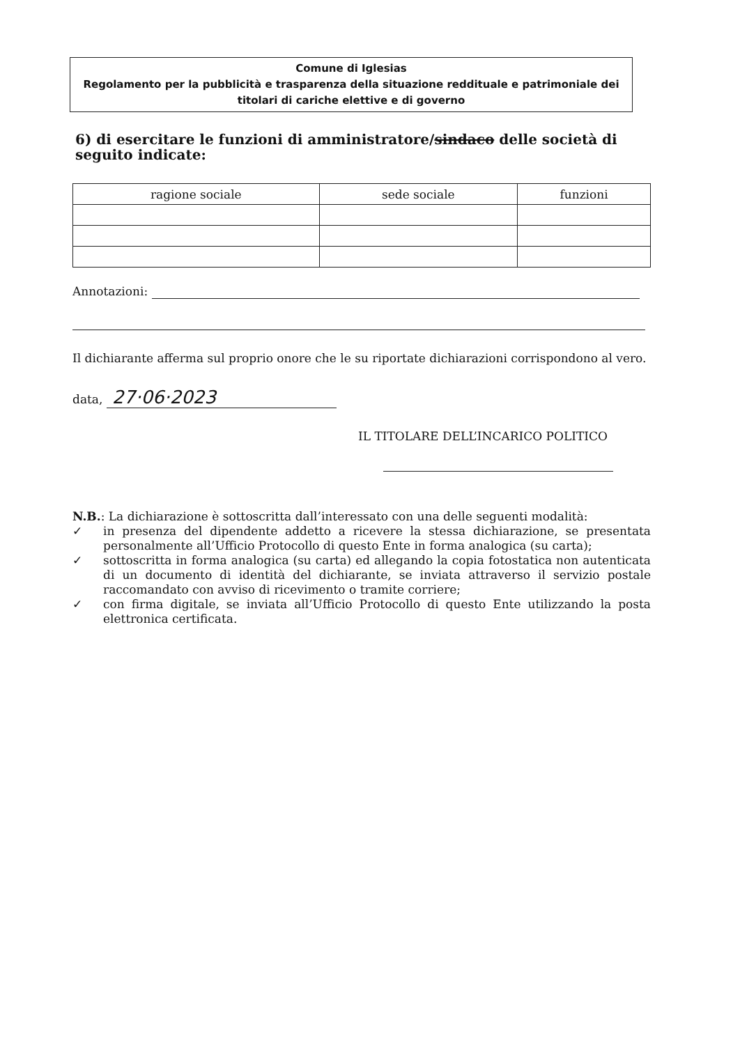Comune di Iglesias
Regolamento per la pubblicità e trasparenza della situazione reddituale e patrimoniale dei titolari di cariche elettive e di governo
6) di esercitare le funzioni di amministratore/sindaco delle società di seguito indicate:
| ragione sociale | sede sociale | funzioni |
| --- | --- | --- |
Annotazioni:
Il dichiarante afferma sul proprio onore che le su riportate dichiarazioni corrispondono al vero.
data, 27·06·2023
IL TITOLARE DELL’INCARICO POLITICO
N.B.: La dichiarazione è sottoscritta dall’interessato con una delle seguenti modalità:
✓ in presenza del dipendente addetto a ricevere la stessa dichiarazione, se presentata personalmente all’Ufficio Protocollo di questo Ente in forma analogica (su carta);
✓ sottoscritta in forma analogica (su carta) ed allegando la copia fotostatica non autenticata di un documento di identità del dichiarante, se inviata attraverso il servizio postale raccomandato con avviso di ricevimento o tramite corriere;
✓ con firma digitale, se inviata all’Ufficio Protocollo di questo Ente utilizzando la posta elettronica certificata.